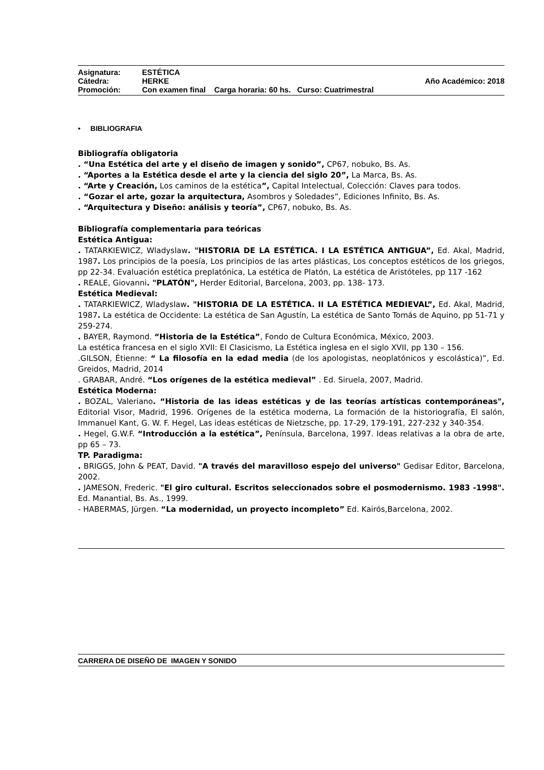Asignatura: ESTÉTICA
Cátedra: HERKE Año Académico: 2018
Promoción: Con examen final Carga horaria: 60 hs. Curso: Cuatrimestral
• BIBLIOGRAFIA
Bibliografía obligatoria
. “Una Estética del arte y el diseño de imagen y sonido”, CP67, nobuko, Bs. As.
. “Aportes a la Estética desde el arte y la ciencia del siglo 20”, La Marca, Bs. As.
. “Arte y Creación, Los caminos de la estética”, Capital Intelectual, Colección: Claves para todos.
. “Gozar el arte, gozar la arquitectura, Asombros y Soledades”, Ediciones Infinito, Bs. As.
. “Arquitectura y Diseño: análisis y teoría”, CP67, nobuko, Bs. As.
Bibliografía complementaria para teóricas
Estética Antigua:
. TATARKIEWICZ, Wladyslaw. "HISTORIA DE LA ESTÉTICA. I LA ESTÉTICA ANTIGUA”, Ed. Akal, Madrid, 1987. Los principios de la poesía, Los principios de las artes plásticas, Los conceptos estéticos de los griegos, pp 22-34. Evaluación estética preplatónica, La estética de Platón, La estética de Aristóteles, pp 117 -162
. REALE, Giovanni. "PLATÓN", Herder Editorial, Barcelona, 2003, pp. 138- 173.
Estética Medieval:
. TATARKIEWICZ, Wladyslaw. "HISTORIA DE LA ESTÉTICA. II LA ESTÉTICA MEDIEVAL”, Ed. Akal, Madrid, 1987. La estética de Occidente: La estética de San Agustín, La estética de Santo Tomás de Aquino, pp 51-71 y 259-274.
. BAYER, Raymond. “Historia de la Estética”, Fondo de Cultura Económica, México, 2003.
La estética francesa en el siglo XVII: El Clasicismo, La Estética inglesa en el siglo XVII, pp 130 – 156.
.GILSON, Étienne: “ La filosofía en la edad media (de los apologistas, neoplatónicos y escolástica)”, Ed. Greidos, Madrid, 2014
. GRABAR, André. “Los orígenes de la estética medieval” . Ed. Siruela, 2007, Madrid.
Estética Moderna:
. BOZAL, Valeriano. “Historia de las ideas estéticas y de las teorías artísticas contemporáneas", Editorial Visor, Madrid, 1996. Orígenes de la estética moderna, La formación de la historiografía, El salón, Immanuel Kant, G. W. F. Hegel, Las ideas estéticas de Nietzsche, pp. 17-29, 179-191, 227-232 y 340-354.
. Hegel, G.W.F. “Introducción a la estética”, Península, Barcelona, 1997. Ideas relativas a la obra de arte, pp 65 – 73.
TP. Paradigma:
. BRIGGS, John & PEAT, David. "A través del maravilloso espejo del universo" Gedisar Editor, Barcelona, 2002.
. JAMESON, Frederic. "El giro cultural. Escritos seleccionados sobre el posmodernismo. 1983 -1998". Ed. Manantial, Bs. As., 1999.
- HABERMAS, Jürgen. “La modernidad, un proyecto incompleto” Ed. Kairós,Barcelona, 2002.
CARRERA DE DISEÑO DE IMAGEN Y SONIDO